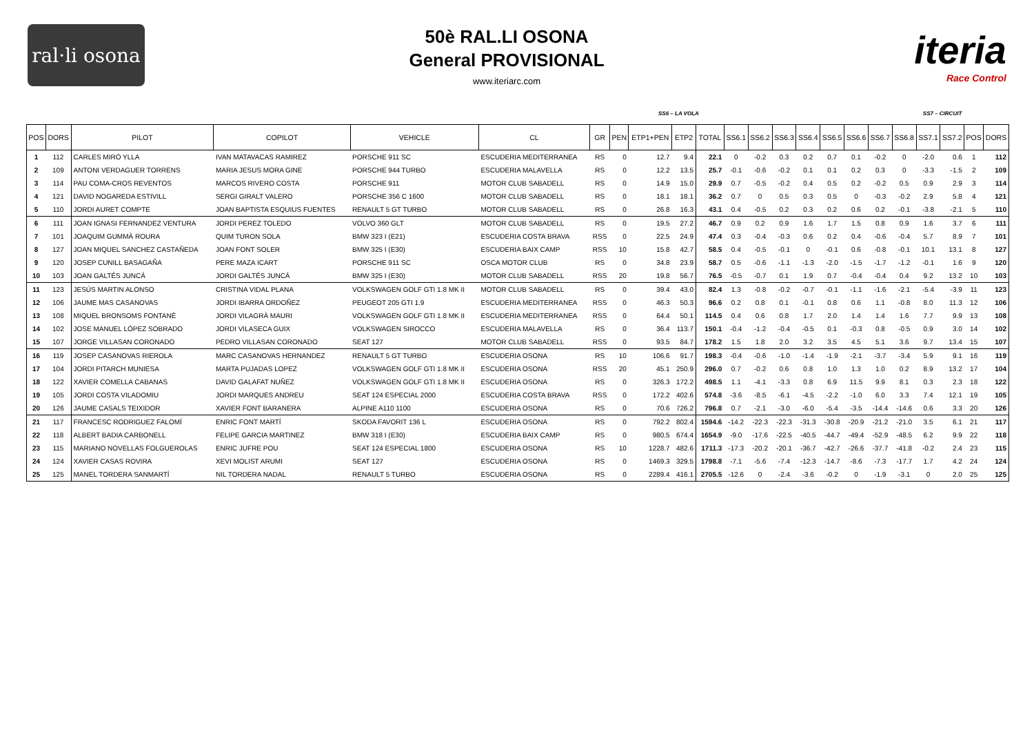ral·li osona
50è RAL.LI OSONA
General PROVISIONAL
www.iteriarc.com
iteria
Race Control
SS6 – LA VOLA SS7 – CIRCUIT
| POS | DORS | PILOT | COPILOT | VEHICLE | CL | GR | PEN | ETP1+PEN | ETP2 | TOTAL | SS6.1 | SS6.2 | SS6.3 | SS6.4 | SS6.5 | SS6.6 | SS6.7 | SS6.8 | SS7.1 | SS7.2 | POS | DORS |
| --- | --- | --- | --- | --- | --- | --- | --- | --- | --- | --- | --- | --- | --- | --- | --- | --- | --- | --- | --- | --- | --- | --- |
| 1 | 112 | CARLES MIRÓ YLLA | IVAN MATAVACAS RAMIREZ | PORSCHE 911 SC | ESCUDERIA MEDITERRANEA | RS | 0 | 12.7 | 9.4 | 22.1 | 0 | -0.2 | 0.3 | 0.2 | 0.7 | 0.1 | -0.2 | 0 | -2.0 | 0.6 | 1 | 112 |
| 2 | 109 | ANTONI VERDAGUER TORRENS | MARIA JESUS MORA GINE | PORSCHE 944 TURBO | ESCUDERIA MALAVELLA | RS | 0 | 12.2 | 13.5 | 25.7 | -0.1 | -0.6 | -0.2 | 0.1 | 0.1 | 0.2 | 0.3 | 0 | -3.3 | -1.5 | 2 | 109 |
| 3 | 114 | PAU COMA-CROS REVENTOS | MARCOS RIVERO COSTA | PORSCHE 911 | MOTOR CLUB SABADELL | RS | 0 | 14.9 | 15.0 | 29.9 | 0.7 | -0.5 | -0.2 | 0.4 | 0.5 | 0.2 | -0.2 | 0.5 | 0.9 | 2.9 | 3 | 114 |
| 4 | 121 | DAVID NOGAREDA ESTIVILL | SERGI GIRALT VALERO | PORSCHE 356 C 1600 | MOTOR CLUB SABADELL | RS | 0 | 18.1 | 18.1 | 36.2 | 0.7 | 0 | 0.5 | 0.3 | 0.5 | 0 | -0.3 | -0.2 | 2.9 | 5.8 | 4 | 121 |
| 5 | 110 | JORDI AURET COMPTE | JOAN BAPTISTA ESQUIUS FUENTES | RENAULT 5 GT TURBO | MOTOR CLUB SABADELL | RS | 0 | 26.8 | 16.3 | 43.1 | 0.4 | -0.5 | 0.2 | 0.3 | 0.2 | 0.6 | 0.2 | -0.1 | -3.8 | -2.1 | 5 | 110 |
| 6 | 111 | JOAN IGNASI FERNANDEZ VENTURA | JORDI PEREZ TOLEDO | VOLVO 360 GLT | MOTOR CLUB SABADELL | RS | 0 | 19.5 | 27.2 | 46.7 | 0.9 | 0.2 | 0.9 | 1.6 | 1.7 | 1.5 | 0.8 | 0.9 | 1.6 | 3.7 | 6 | 111 |
| 7 | 101 | JOAQUIM GUMMÀ ROURA | QUIM TURON SOLA | BMW 323 I (E21) | ESCUDERIA COSTA BRAVA | RSS | 0 | 22.5 | 24.9 | 47.4 | 0.3 | -0.4 | -0.3 | 0.6 | 0.2 | 0.4 | -0.6 | -0.4 | 5.7 | 8.9 | 7 | 101 |
| 8 | 127 | JOAN MIQUEL SANCHEZ CASTAÑEDA | JOAN FONT SOLER | BMW 325 I (E30) | ESCUDERIA BAIX CAMP | RSS | 10 | 15.8 | 42.7 | 58.5 | 0.4 | -0.5 | -0.1 | 0 | -0.1 | 0.6 | -0.8 | -0.1 | 10.1 | 13.1 | 8 | 127 |
| 9 | 120 | JOSEP CUNILL BASAGAÑA | PERE MAZA ICART | PORSCHE 911 SC | OSCA MOTOR CLUB | RS | 0 | 34.8 | 23.9 | 58.7 | 0.5 | -0.6 | -1.1 | -1.3 | -2.0 | -1.5 | -1.7 | -1.2 | -0.1 | 1.6 | 9 | 120 |
| 10 | 103 | JOAN GALTÉS JUNCÁ | JORDI GALTÉS JUNCÁ | BMW 325 I (E30) | MOTOR CLUB SABADELL | RSS | 20 | 19.8 | 56.7 | 76.5 | -0.5 | -0.7 | 0.1 | 1.9 | 0.7 | -0.4 | -0.4 | 0.4 | 9.2 | 13.2 | 10 | 103 |
| 11 | 123 | JESÚS MARTIN ALONSO | CRISTINA VIDAL PLANA | VOLKSWAGEN GOLF GTI 1.8 MK II | MOTOR CLUB SABADELL | RS | 0 | 39.4 | 43.0 | 82.4 | 1.3 | -0.8 | -0.2 | -0.7 | -0.1 | -1.1 | -1.6 | -2.1 | -5.4 | -3.9 | 11 | 123 |
| 12 | 106 | JAUME MAS CASANOVAS | JORDI IBARRA ORDOÑEZ | PEUGEOT 205 GTI 1.9 | ESCUDERIA MEDITERRANEA | RSS | 0 | 46.3 | 50.3 | 96.6 | 0.2 | 0.8 | 0.1 | -0.1 | 0.8 | 0.6 | 1.1 | -0.8 | 8.0 | 11.3 | 12 | 106 |
| 13 | 108 | MIQUEL BRONSOMS FONTANÈ | JORDI VILAGRÀ MAURI | VOLKSWAGEN GOLF GTI 1.8 MK II | ESCUDERIA MEDITERRANEA | RSS | 0 | 64.4 | 50.1 | 114.5 | 0.4 | 0.6 | 0.8 | 1.7 | 2.0 | 1.4 | 1.4 | 1.6 | 7.7 | 9.9 | 13 | 108 |
| 14 | 102 | JOSE MANUEL LÓPEZ SOBRADO | JORDI VILASECA GUIX | VOLKSWAGEN SIROCCO | ESCUDERIA MALAVELLA | RS | 0 | 36.4 | 113.7 | 150.1 | -0.4 | -1.2 | -0.4 | -0.5 | 0.1 | -0.3 | 0.8 | -0.5 | 0.9 | 3.0 | 14 | 102 |
| 15 | 107 | JORGE VILLASAN CORONADO | PEDRO VILLASAN CORONADO | SEAT 127 | MOTOR CLUB SABADELL | RSS | 0 | 93.5 | 84.7 | 178.2 | 1.5 | 1.8 | 2.0 | 3.2 | 3.5 | 4.5 | 5.1 | 3.6 | 9.7 | 13.4 | 15 | 107 |
| 16 | 119 | JOSEP CASANOVAS RIEROLA | MARC CASANOVAS HERNANDEZ | RENAULT 5 GT TURBO | ESCUDERIA OSONA | RS | 10 | 106.6 | 91.7 | 198.3 | -0.4 | -0.6 | -1.0 | -1.4 | -1.9 | -2.1 | -3.7 | -3.4 | 5.9 | 9.1 | 16 | 119 |
| 17 | 104 | JORDI PITARCH MUNIESA | MARTA PUJADAS LOPEZ | VOLKSWAGEN GOLF GTI 1.8 MK II | ESCUDERIA OSONA | RSS | 20 | 45.1 | 250.9 | 296.0 | 0.7 | -0.2 | 0.6 | 0.8 | 1.0 | 1.3 | 1.0 | 0.2 | 8.9 | 13.2 | 17 | 104 |
| 18 | 122 | XAVIER COMELLA CABANAS | DAVID GALAFAT NUÑEZ | VOLKSWAGEN GOLF GTI 1.8 MK II | ESCUDERIA OSONA | RS | 0 | 326.3 | 172.2 | 498.5 | 1.1 | -4.1 | -3.3 | 0.8 | 6.9 | 11.5 | 9.9 | 8.1 | 0.3 | 2.3 | 18 | 122 |
| 19 | 105 | JORDI COSTA VILADOMIU | JORDI MARQUES ANDREU | SEAT 124 ESPECIAL 2000 | ESCUDERIA COSTA BRAVA | RSS | 0 | 172.2 | 402.6 | 574.8 | -3.6 | -8.5 | -6.1 | -4.5 | -2.2 | -1.0 | 6.0 | 3.3 | 7.4 | 12.1 | 19 | 105 |
| 20 | 126 | JAUME CASALS TEIXIDOR | XAVIER FONT BARANERA | ALPINE A110 1100 | ESCUDERIA OSONA | RS | 0 | 70.6 | 726.2 | 796.8 | 0.7 | -2.1 | -3.0 | -6.0 | -5.4 | -3.5 | -14.4 | -14.6 | 0.6 | 3.3 | 20 | 126 |
| 21 | 117 | FRANCESC RODRIGUEZ FALOMÍ | ENRIC FONT MARTÍ | SKODA FAVORIT 136 L | ESCUDERIA OSONA | RS | 0 | 792.2 | 802.4 | 1594.6 | -14.2 | -22.3 | -22.3 | -31.3 | -30.8 | -20.9 | -21.2 | -21.0 | 3.5 | 6.1 | 21 | 117 |
| 22 | 118 | ALBERT BADIA CARBONELL | FELIPE GARCIA MARTINEZ | BMW 318 I (E30) | ESCUDERIA BAIX CAMP | RS | 0 | 980.5 | 674.4 | 1654.9 | -9.0 | -17.6 | -22.5 | -40.5 | -44.7 | -49.4 | -52.9 | -48.5 | 6.2 | 9.9 | 22 | 118 |
| 23 | 115 | MARIANO NOVELLAS FOLGUEROLAS | ENRIC JUFRE POU | SEAT 124 ESPECIAL 1800 | ESCUDERIA OSONA | RS | 10 | 1228.7 | 482.6 | 1711.3 | -17.3 | -20.2 | -20.1 | -36.7 | -42.7 | -26.6 | -37.7 | -41.8 | -0.2 | 2.4 | 23 | 115 |
| 24 | 124 | XAVIER CASAS ROVIRA | XEVI MOLIST ARUMI | SEAT 127 | ESCUDERIA OSONA | RS | 0 | 1469.3 | 329.5 | 1798.8 | -7.1 | -5.6 | -7.4 | -12.3 | -14.7 | -8.6 | -7.3 | -17.7 | 1.7 | 4.2 | 24 | 124 |
| 25 | 125 | MANEL TORDERA SANMARTÍ | NIL TORDERA NADAL | RENAULT 5 TURBO | ESCUDERIA OSONA | RS | 0 | 2289.4 | 416.1 | 2705.5 | -12.6 | 0 | -2.4 | -3.6 | -0.2 | 0 | -1.9 | -3.1 | 0 | 2.0 | 25 | 125 |